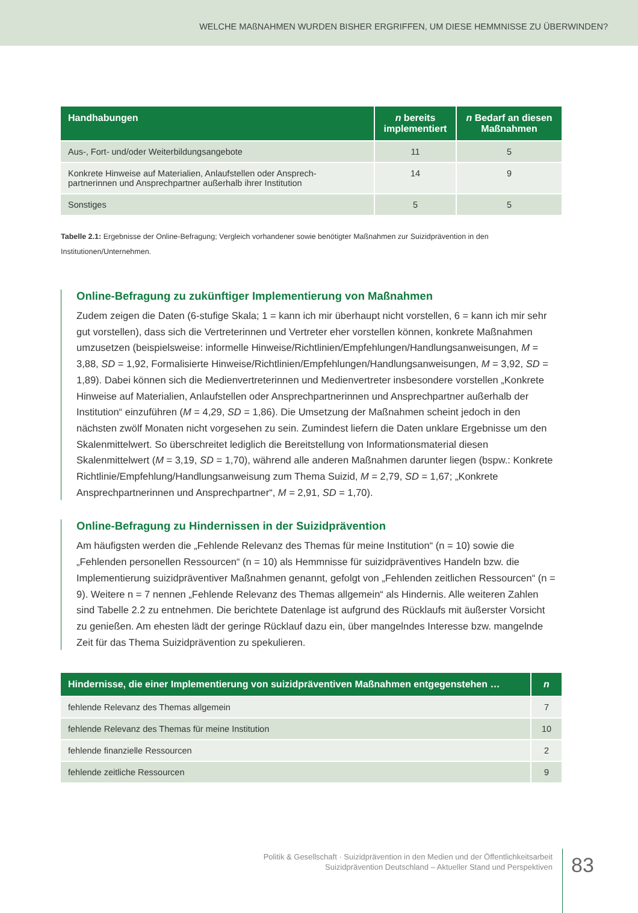WELCHE MAßNAHMEN WURDEN BISHER ERGRIFFEN, UM DIESE HEMMNISSE ZU ÜBERWINDEN?
| Handhabungen | n bereits implementiert | n Bedarf an diesen Maßnahmen |
| --- | --- | --- |
| Aus-, Fort- und/oder Weiterbildungsangebote | 11 | 5 |
| Konkrete Hinweise auf Materialien, Anlaufstellen oder Ansprech- partnerinnen und Ansprechpartner außerhalb ihrer Institution | 14 | 9 |
| Sonstiges | 5 | 5 |
Tabelle 2.1: Ergebnisse der Online-Befragung; Vergleich vorhandener sowie benötigter Maßnahmen zur Suizidprävention in den Institutionen/Unternehmen.
Online-Befragung zu zukünftiger Implementierung von Maßnahmen
Zudem zeigen die Daten (6-stufige Skala; 1 = kann ich mir überhaupt nicht vorstellen, 6 = kann ich mir sehr gut vorstellen), dass sich die Vertreterinnen und Vertreter eher vorstellen können, konkrete Maßnahmen umzusetzen (beispielsweise: informelle Hinweise/Richtlinien/Empfehlungen/Handlungs­anweisungen, M = 3,88, SD = 1,92, Formalisierte Hinweise/Richtlinien/Empfehlungen/Handlungsan­weisungen, M = 3,92, SD = 1,89). Dabei können sich die Medienvertreterinnen und Medienvertreter insbesondere vorstellen „Konkrete Hinweise auf Materialien, Anlaufstellen oder Ansprechpartnerinnen und Ansprechpartner außerhalb der Institution“ einzuführen (M = 4,29, SD = 1,86). Die Umsetzung der Maßnahmen scheint jedoch in den nächsten zwölf Monaten nicht vorgesehen zu sein. Zumindest liefern die Daten unklare Ergebnisse um den Skalenmittelwert. So überschreitet lediglich die Bereitstellung von Informationsmaterial diesen Skalenmittelwert (M = 3,19, SD = 1,70), während alle anderen Maßnahmen darunter liegen (bspw.: Konkrete Richtlinie/Empfehlung/Handlungsanweisung zum Thema Suizid, M = 2,79, SD = 1,67; „Konkrete Ansprechpartnerinnen und Ansprechpartner“, M = 2,91, SD = 1,70).
Online-Befragung zu Hindernissen in der Suizidprävention
Am häufigsten werden die „Fehlende Relevanz des Themas für meine Institution“ (n = 10) sowie die „Fehlenden personellen Ressourcen“ (n = 10) als Hemmnisse für suizidpräventives Handeln bzw. die Implementierung suizidpräventiver Maßnahmen genannt, gefolgt von „Fehlenden zeitlichen Ressourcen“ (n = 9). Weitere n = 7 nennen „Fehlende Relevanz des Themas allgemein“ als Hindernis. Alle weiteren Zahlen sind Tabelle 2.2 zu entnehmen. Die berichtete Datenlage ist aufgrund des Rücklaufs mit äußerster Vorsicht zu genießen. Am ehesten lädt der geringe Rücklauf dazu ein, über mangelndes Interesse bzw. mangelnde Zeit für das Thema Suizidprävention zu spekulieren.
| Hindernisse, die einer Implementierung von suizidpräventiven Maßnahmen entgegenstehen … | n |
| --- | --- |
| fehlende Relevanz des Themas allgemein | 7 |
| fehlende Relevanz des Themas für meine Institution | 10 |
| fehlende finanzielle Ressourcen | 2 |
| fehlende zeitliche Ressourcen | 9 |
Politik & Gesellschaft · Suizidprävention in den Medien und der Öffentlichkeitsarbeit
Suizidprävention Deutschland – Aktueller Stand und Perspektiven
83